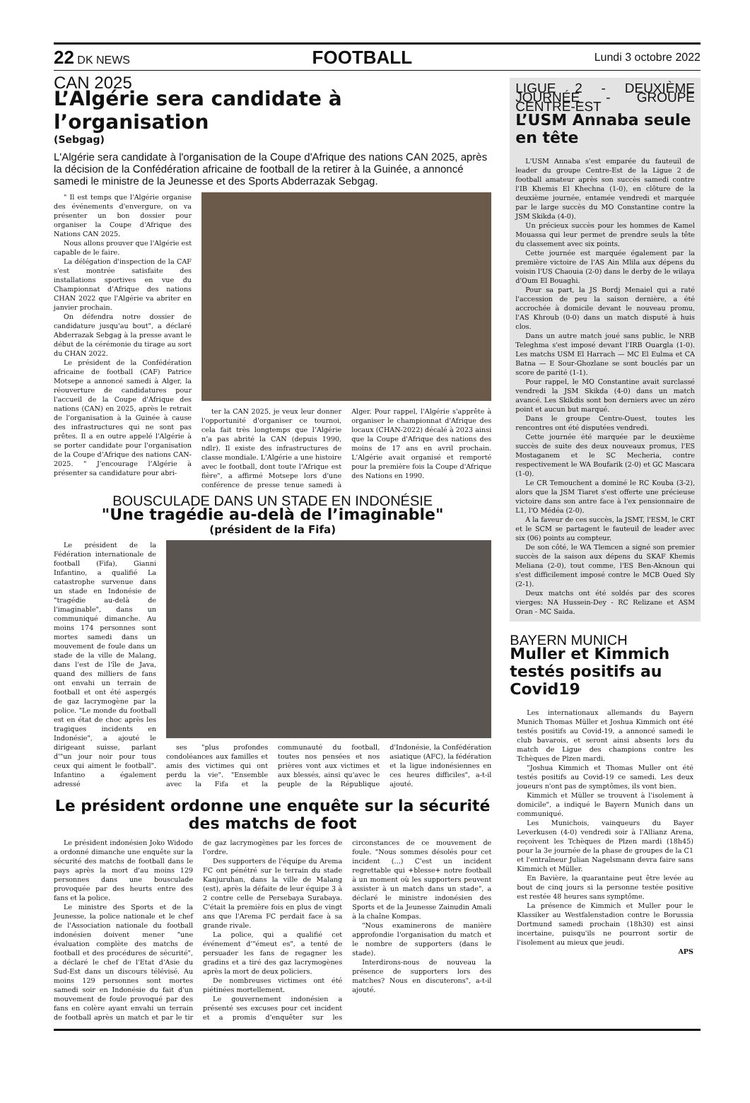22 DK NEWS FOOTBALL Lundi 3 octobre 2022
CAN 2025
L’Algérie sera candidate à l’organisation
(Sebgag)
L'Algérie sera candidate à l'organisation de la Coupe d'Afrique des nations CAN 2025, après la décision de la Confédération africaine de football de la retirer à la Guinée, a annoncé samedi le ministre de la Jeunesse et des Sports Abderrazak Sebgag.
" Il est temps que l'Algérie organise des événements d'envergure, on va présenter un bon dossier pour organiser la Coupe d'Afrique des Nations CAN 2025.
Nous allons prouver que l'Algérie est capable de le faire.
La délégation d'inspection de la CAF s'est montrée satisfaite des installations sportives en vue du Championnat d'Afrique des nations CHAN 2022 que l'Algérie va abriter en janvier prochain.
On défendra notre dossier de candidature jusqu'au bout", a déclaré Abderrazak Sebgag à la presse avant le début de la cérémonie du tirage au sort du CHAN 2022.
Le président de la Confédération africaine de football (CAF) Patrice Motsepe a annoncé samedi à Alger, la réouverture de candidatures pour l'accueil de la Coupe d'Afrique des nations (CAN) en 2025, après le retrait de l'organisation à la Guinée à cause des infrastructures qui ne sont pas prêtes. Il a en outre appelé l'Algérie à se porter candidate pour l'organisation de la Coupe d’Afrique des nations CAN-2025. " J'encourage l’Algérie à présenter sa candidature pour abri-
ter la CAN 2025, je veux leur donner l'opportunité d'organiser ce tournoi, cela fait très longtemps que l’Algérie n’a pas abrité la CAN (depuis 1990, ndlr). Il existe des infrastructures de classe mondiale. L'Algérie a une histoire avec le football, dont toute l’Afrique est fière", a affirmé Motsepe lors d'une conférence de presse tenue samedi à Alger. Pour rappel, l'Algérie s'apprête à organiser le championnat d'Afrique des locaux (CHAN-2022) décalé à 2023 ainsi que la Coupe d'Afrique des nations des moins de 17 ans en avril prochain. L'Algérie avait organisé et remporté pour la première fois la Coupe d'Afrique des Nations en 1990.
BOUSCULADE DANS UN STADE EN INDONÉSIE
"Une tragédie au-delà de l’imaginable"
(président de la Fifa)
Le président de la Fédération internationale de football (Fifa), Gianni Infantino, a qualifié La catastrophe survenue dans un stade en Indonésie de "tragédie au-delà de l'imaginable", dans un communiqué dimanche. Au moins 174 personnes sont mortes samedi dans un mouvement de foule dans un stade de la ville de Malang, dans l'est de l'île de Java, quand des milliers de fans ont envahi un terrain de football et ont été aspergés de gaz lacrymogène par la police. "Le monde du football est en état de choc après les tragiques incidents en Indonésie", a ajouté le dirigeant suisse, parlant d'"un jour noir pour tous ceux qui aiment le football". Infantino a également adressé
ses "plus profondes condoléances aux familles et amis des victimes qui ont perdu la vie". "Ensemble avec la Fifa et la communauté du football, toutes nos pensées et nos prières vont aux victimes et aux blessés, ainsi qu'avec le peuple de la République d'Indonésie, la Confédération asiatique (AFC), la fédération et la ligue indonésiennes en ces heures difficiles", a-t-il ajouté.
Le président ordonne une enquête sur la sécurité des matchs de foot
Le président indonésien Joko Widodo a ordonné dimanche une enquête sur la sécurité des matchs de football dans le pays après la mort d'au moins 129 personnes dans une bousculade provoquée par des heurts entre des fans et la police.
Le ministre des Sports et de la Jeunesse, la police nationale et le chef de l'Association nationale du football indonésien doivent mener "une évaluation complète des matchs de football et des procédures de sécurité", a déclaré le chef de l'Etat d'Asie du Sud-Est dans un discours télévisé. Au moins 129 personnes sont mortes samedi soir en Indonésie du fait d'un mouvement de foule provoqué par des fans en colère ayant envahi un terrain de football après un match et par le tir de gaz lacrymogènes par les forces de l'ordre.
Des supporters de l'équipe du Arema FC ont pénétré sur le terrain du stade Kanjuruhan, dans la ville de Malang (est), après la défaite de leur équipe 3 à 2 contre celle de Persebaya Surabaya. C'était la première fois en plus de vingt ans que l'Arema FC perdait face à sa grande rivale.
La police, qui a qualifié cet événement d'"émeut es", a tenté de persuader les fans de regagner les gradins et a tiré des gaz lacrymogènes après la mort de deux policiers.
De nombreuses victimes ont été piétinées mortellement.
Le gouvernement indonésien a présenté ses excuses pour cet incident et a promis d'enquêter sur les circonstances de ce mouvement de foule. "Nous sommes désolés pour cet incident (...) C'est un incident regrettable qui +blesse+ notre football à un moment où les supporters peuvent assister à un match dans un stade", a déclaré le ministre indonésien des Sports et de la Jeunesse Zainudin Amali à la chaîne Kompas.
"Nous examinerons de manière approfondie l'organisation du match et le nombre de supporters (dans le stade).
Interdirons-nous de nouveau la présence de supporters lors des matches? Nous en discuterons", a-t-il ajouté.
LIGUE 2 - DEUXIÈME JOURNÉE - GROUPE CENTRE-EST
L’USM Annaba seule en tête
L'USM Annaba s'est emparée du fauteuil de leader du groupe Centre-Est de la Ligue 2 de football amateur après son succès samedi contre l'IB Khemis El Khechna (1-0), en clôture de la deuxième journée, entamée vendredi et marquée par le large succès du MO Constantine contre la JSM Skikda (4-0).
Un précieux succès pour les hommes de Kamel Mouassa qui leur permet de prendre seuls la tête du classement avec six points.
Cette journée est marquée également par la première victoire de l'AS Ain Mlila aux dépens du voisin l'US Chaouia (2-0) dans le derby de le wilaya d'Oum El Bouaghi.
Pour sa part, la JS Bordj Menaiel qui a raté l'accession de peu la saison dernière, a été accrochée à domicile devant le nouveau promu, l'AS Khroub (0-0) dans un match disputé à huis clos.
Dans un autre match joué sans public, le NRB Teleghma s'est imposé devant l'IRB Ouargla (1-0). Les matchs USM El Harrach — MC El Eulma et CA Batna — E Sour-Ghozlane se sont bouclés par un score de parité (1-1).
Pour rappel, le MO Constantine avait surclassé vendredi la JSM Skikda (4-0) dans un match avancé. Les Skikdis sont bon derniers avec un zéro point et aucun but marqué.
Dans le groupe Centre-Ouest, toutes les rencontres ont été disputées vendredi.
Cette journée été marquée par le deuxième succès de suite des deux nouveaux promus, l'ES Mostaganem et le SC Mecheria, contre respectivement le WA Boufarik (2-0) et GC Mascara (1-0).
Le CR Temouchent a dominé le RC Kouba (3-2), alors que la JSM Tiaret s'est offerte une précieuse victoire dans son antre face à l'ex pensionnaire de L1, l'O Médéa (2-0).
A la faveur de ces succès, la JSMT, l'ESM, le CRT et le SCM se partagent le fauteuil de leader avec six (06) points au compteur.
De son côté, le WA Tlemcen a signé son premier succès de la saison aux dépens du SKAF Khemis Meliana (2-0), tout comme, l'ES Ben-Aknoun qui s'est difficilement imposé contre le MCB Oued Sly (2-1).
Deux matchs ont été soldés par des scores vierges: NA Hussein-Dey - RC Relizane et ASM Oran - MC Saida.
BAYERN MUNICH
Muller et Kimmich testés positifs au Covid19
Les internationaux allemands du Bayern Munich Thomas Müller et Joshua Kimmich ont été testés positifs au Covid-19, a annoncé samedi le club bavarois, et seront ainsi absents lors du match de Ligue des champions contre les Tchèques de Plzen mardi.
"Joshua Kimmich et Thomas Muller ont été testés positifs au Covid-19 ce samedi. Les deux joueurs n'ont pas de symptômes, ils vont bien.
Kimmich et Müller se trouvent à l'isolement à domicile", a indiqué le Bayern Munich dans un communiqué.
Les Munichois, vainqueurs du Bayer Leverkusen (4-0) vendredi soir à l'Allianz Arena, reçoivent les Tchèques de Plzen mardi (18h45) pour la 3e journée de la phase de groupes de la C1 et l'entraîneur Julian Nagelsmann devra faire sans Kimmich et Müller.
En Bavière, la quarantaine peut être levée au bout de cinq jours si la personne testée positive est restée 48 heures sans symptôme.
La présence de Kimmich et Muller pour le Klassiker au Westfalenstadion contre le Borussia Dortmund samedi prochain (18h30) est ainsi incertaine, puisqu'ils ne pourront sortir de l'isolement au mieux que jeudi.
APS